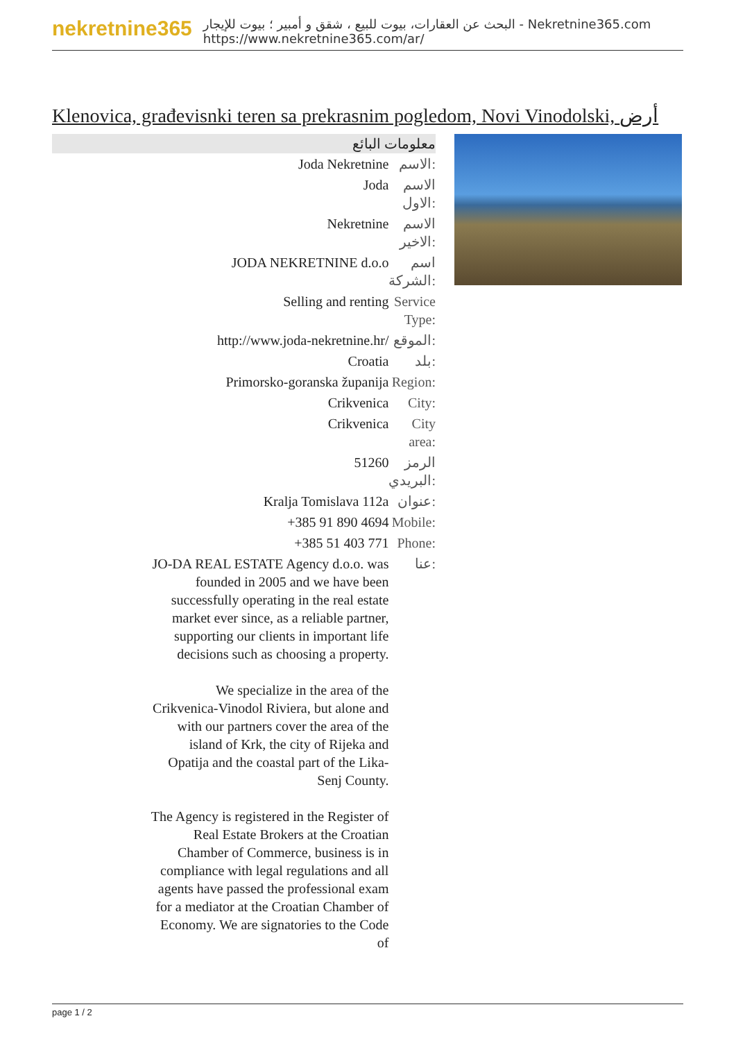nekretnine365
البحث عن العقارات، بيوت للبيع ، شقق و أمبير ؛ بيوت للإيجار - Nekretnine365.com
https://www.nekretnine365.com/ar/
Klenovica, građevisnki teren sa prekrasnim pogledom, Novi Vinodolski, أرض
معلومات البائع
| Joda Nekretnine | الاسم: |
| Joda | الاسم الاول: |
| Nekretnine | الاسم الاخير: |
| JODA NEKRETNINE d.o.o | اسم الشركة: |
| Selling and renting | Service Type: |
| http://www.joda-nekretnine.hr/ | الموقع: |
| Croatia | بلد: |
| Primorsko-goranska županija | Region: |
| Crikvenica | City: |
| Crikvenica | City area: |
| 51260 | الرمز البريدي: |
| Kralja Tomislava 112a | عنوان: |
| +385 91 890 4694 | Mobile: |
| +385 51 403 771 | Phone: |
| JO-DA REAL ESTATE Agency d.o.o. was founded in 2005 and we have been successfully operating in the real estate market ever since, as a reliable partner, supporting our clients in important life decisions such as choosing a property. We specialize in the area of the Crikvenica-Vinodol Riviera, but alone and with our partners cover the area of the island of Krk, the city of Rijeka and Opatija and the coastal part of the Lika-Senj County. The Agency is registered in the Register of Real Estate Brokers at the Croatian Chamber of Commerce, business is in compliance with legal regulations and all agents have passed the professional exam for a mediator at the Croatian Chamber of Economy. We are signatories to the Code of | عنا: |
page 1 / 2